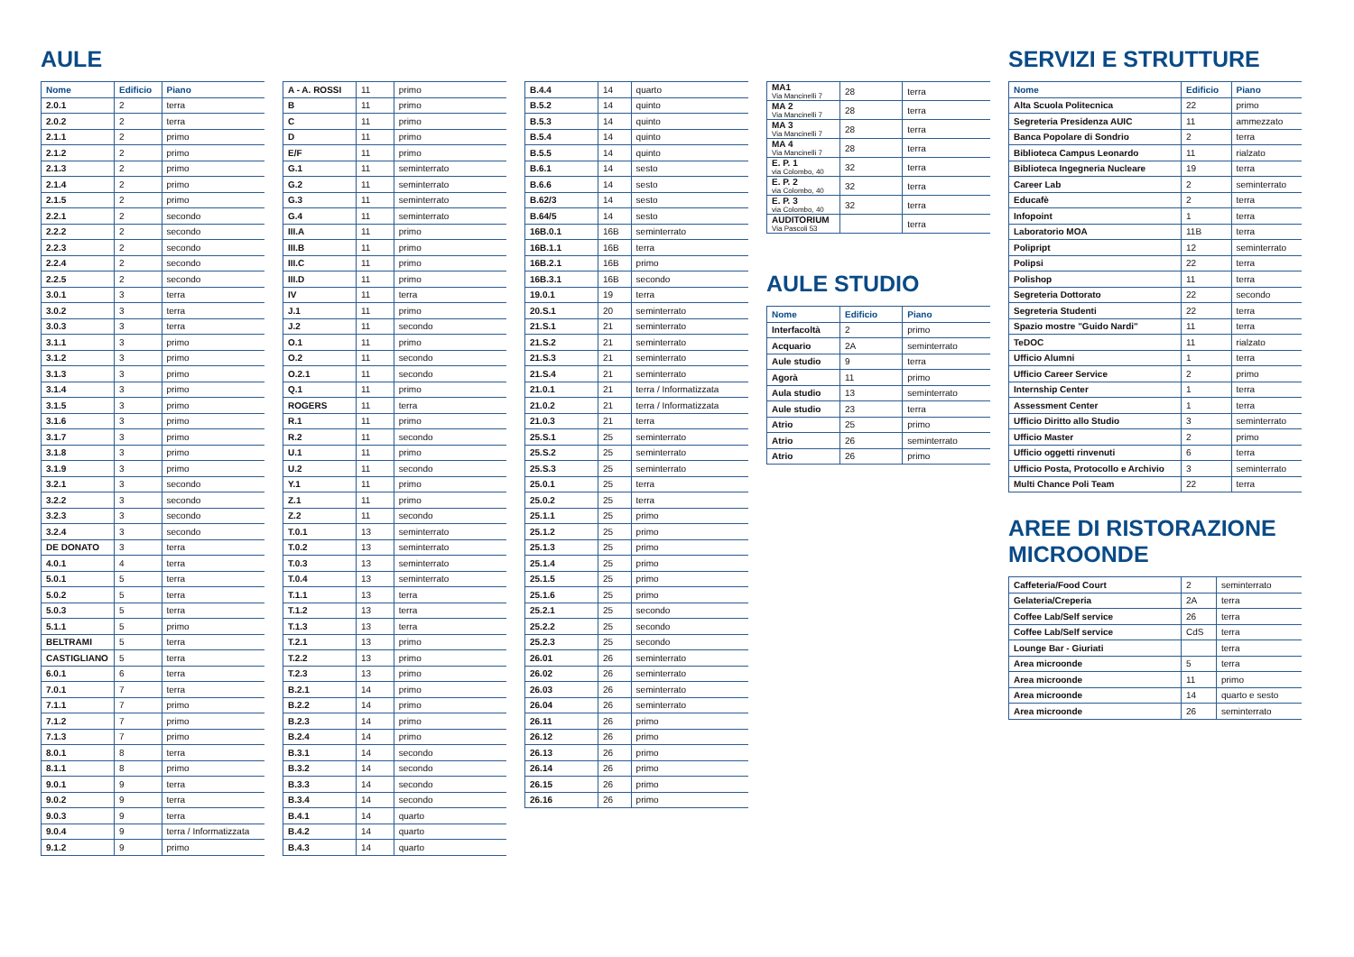AULE
| Nome | Edificio | Piano |
| --- | --- | --- |
| 2.0.1 | 2 | terra |
| 2.0.2 | 2 | terra |
| 2.1.1 | 2 | primo |
| 2.1.2 | 2 | primo |
| 2.1.3 | 2 | primo |
| 2.1.4 | 2 | primo |
| 2.1.5 | 2 | primo |
| 2.2.1 | 2 | secondo |
| 2.2.2 | 2 | secondo |
| 2.2.3 | 2 | secondo |
| 2.2.4 | 2 | secondo |
| 2.2.5 | 2 | secondo |
| 3.0.1 | 3 | terra |
| 3.0.2 | 3 | terra |
| 3.0.3 | 3 | terra |
| 3.1.1 | 3 | primo |
| 3.1.2 | 3 | primo |
| 3.1.3 | 3 | primo |
| 3.1.4 | 3 | primo |
| 3.1.5 | 3 | primo |
| 3.1.6 | 3 | primo |
| 3.1.7 | 3 | primo |
| 3.1.8 | 3 | primo |
| 3.1.9 | 3 | primo |
| 3.2.1 | 3 | secondo |
| 3.2.2 | 3 | secondo |
| 3.2.3 | 3 | secondo |
| 3.2.4 | 3 | secondo |
| DE DONATO | 3 | terra |
| 4.0.1 | 4 | terra |
| 5.0.1 | 5 | terra |
| 5.0.2 | 5 | terra |
| 5.0.3 | 5 | terra |
| 5.1.1 | 5 | primo |
| BELTRAMI | 5 | terra |
| CASTIGLIANO | 5 | terra |
| 6.0.1 | 6 | terra |
| 7.0.1 | 7 | terra |
| 7.1.1 | 7 | primo |
| 7.1.2 | 7 | primo |
| 7.1.3 | 7 | primo |
| 8.0.1 | 8 | terra |
| 8.1.1 | 8 | primo |
| 9.0.1 | 9 | terra |
| 9.0.2 | 9 | terra |
| 9.0.3 | 9 | terra |
| 9.0.4 | 9 | terra / Informatizzata |
| 9.1.2 | 9 | primo |
| A - A. ROSSI | 11 | primo |
| B | 11 | primo |
| C | 11 | primo |
| D | 11 | primo |
| E/F | 11 | primo |
| G.1 | 11 | seminterrato |
| G.2 | 11 | seminterrato |
| G.3 | 11 | seminterrato |
| G.4 | 11 | seminterrato |
| III.A | 11 | primo |
| III.B | 11 | primo |
| III.C | 11 | primo |
| III.D | 11 | primo |
| IV | 11 | terra |
| J.1 | 11 | primo |
| J.2 | 11 | secondo |
| O.1 | 11 | primo |
| O.2 | 11 | secondo |
| O.2.1 | 11 | secondo |
| Q.1 | 11 | primo |
| ROGERS | 11 | terra |
| R.1 | 11 | primo |
| R.2 | 11 | secondo |
| U.1 | 11 | primo |
| U.2 | 11 | secondo |
| Y.1 | 11 | primo |
| Z.1 | 11 | primo |
| Z.2 | 11 | secondo |
| T.0.1 | 13 | seminterrato |
| T.0.2 | 13 | seminterrato |
| T.0.3 | 13 | seminterrato |
| T.0.4 | 13 | seminterrato |
| T.1.1 | 13 | terra |
| T.1.2 | 13 | terra |
| T.1.3 | 13 | terra |
| T.2.1 | 13 | primo |
| T.2.2 | 13 | primo |
| T.2.3 | 13 | primo |
| B.2.1 | 14 | primo |
| B.2.2 | 14 | primo |
| B.2.3 | 14 | primo |
| B.2.4 | 14 | primo |
| B.3.1 | 14 | secondo |
| B.3.2 | 14 | secondo |
| B.3.3 | 14 | secondo |
| B.3.4 | 14 | secondo |
| B.4.1 | 14 | quarto |
| B.4.2 | 14 | quarto |
| B.4.3 | 14 | quarto |
| B.4.4 | 14 | quarto |
| B.5.2 | 14 | quinto |
| B.5.3 | 14 | quinto |
| B.5.4 | 14 | quinto |
| B.5.5 | 14 | quinto |
| B.6.1 | 14 | sesto |
| B.6.6 | 14 | sesto |
| B.62/3 | 14 | sesto |
| B.64/5 | 14 | sesto |
| 16B.0.1 | 16B | seminterrato |
| 16B.1.1 | 16B | terra |
| 16B.2.1 | 16B | primo |
| 16B.3.1 | 16B | secondo |
| 19.0.1 | 19 | terra |
| 20.S.1 | 20 | seminterrato |
| 21.S.1 | 21 | seminterrato |
| 21.S.2 | 21 | seminterrato |
| 21.S.3 | 21 | seminterrato |
| 21.S.4 | 21 | seminterrato |
| 21.0.1 | 21 | terra / Informatizzata |
| 21.0.2 | 21 | terra / Informatizzata |
| 21.0.3 | 21 | terra |
| 25.S.1 | 25 | seminterrato |
| 25.S.2 | 25 | seminterrato |
| 25.S.3 | 25 | seminterrato |
| 25.0.1 | 25 | terra |
| 25.0.2 | 25 | terra |
| 25.1.1 | 25 | primo |
| 25.1.2 | 25 | primo |
| 25.1.3 | 25 | primo |
| 25.1.4 | 25 | primo |
| 25.1.5 | 25 | primo |
| 25.1.6 | 25 | primo |
| 25.2.1 | 25 | secondo |
| 25.2.2 | 25 | secondo |
| 25.2.3 | 25 | secondo |
| 26.01 | 26 | seminterrato |
| 26.02 | 26 | seminterrato |
| 26.03 | 26 | seminterrato |
| 26.04 | 26 | seminterrato |
| 26.11 | 26 | primo |
| 26.12 | 26 | primo |
| 26.13 | 26 | primo |
| 26.14 | 26 | primo |
| 26.15 | 26 | primo |
| 26.16 | 26 | primo |
| MA1 Via Mancinelli 7 | 28 | terra |
| MA 2 Via Mancinelli 7 | 28 | terra |
| MA 3 Via Mancinelli 7 | 28 | terra |
| MA 4 Via Mancinelli 7 | 28 | terra |
| E. P. 1 via Colombo, 40 | 32 | terra |
| E. P. 2 via Colombo, 40 | 32 | terra |
| E. P. 3 via Colombo, 40 | 32 | terra |
| AUDITORIUM Via Pascoli 53 | | terra |
AULE STUDIO
| Nome | Edificio | Piano |
| --- | --- | --- |
| Interfacoltà | 2 | primo |
| Acquario | 2A | seminterrato |
| Aule studio | 9 | terra |
| Agorà | 11 | primo |
| Aula studio | 13 | seminterrato |
| Aule studio | 23 | terra |
| Atrio | 25 | primo |
| Atrio | 26 | seminterrato |
| Atrio | 26 | primo |
SERVIZI E STRUTTURE
| Nome | Edificio | Piano |
| --- | --- | --- |
| Alta Scuola Politecnica | 22 | primo |
| Segreteria Presidenza AUIC | 11 | ammezzato |
| Banca Popolare di Sondrio | 2 | terra |
| Biblioteca Campus Leonardo | 11 | rialzato |
| Biblioteca Ingegneria Nucleare | 19 | terra |
| Career Lab | 2 | seminterrato |
| Educafè | 2 | terra |
| Infopoint | 1 | terra |
| Laboratorio MOA | 11B | terra |
| Polipript | 12 | seminterrato |
| Polipsi | 22 | terra |
| Polishop | 11 | terra |
| Segreteria Dottorato | 22 | secondo |
| Segreteria Studenti | 22 | terra |
| Spazio mostre "Guido Nardi" | 11 | terra |
| TeDOC | 11 | rialzato |
| Ufficio Alumni | 1 | terra |
| Ufficio Career Service | 2 | primo |
| Internship Center | 1 | terra |
| Assessment Center | 1 | terra |
| Ufficio Diritto allo Studio | 3 | seminterrato |
| Ufficio Master | 2 | primo |
| Ufficio oggetti rinvenuti | 6 | terra |
| Ufficio Posta, Protocollo e Archivio | 3 | seminterrato |
| Multi Chance Poli Team | 22 | terra |
AREE DI RISTORAZIONE
MICROONDE
| Caffeteria/Food Court | 2 | seminterrato |
| Gelateria/Creperia | 2A | terra |
| Coffee Lab/Self service | 26 | terra |
| Coffee Lab/Self service | CdS | terra |
| Lounge Bar - Giuriati | | terra |
| Area microonde | 5 | terra |
| Area microonde | 11 | primo |
| Area microonde | 14 | quarto e sesto |
| Area microonde | 26 | seminterrato |